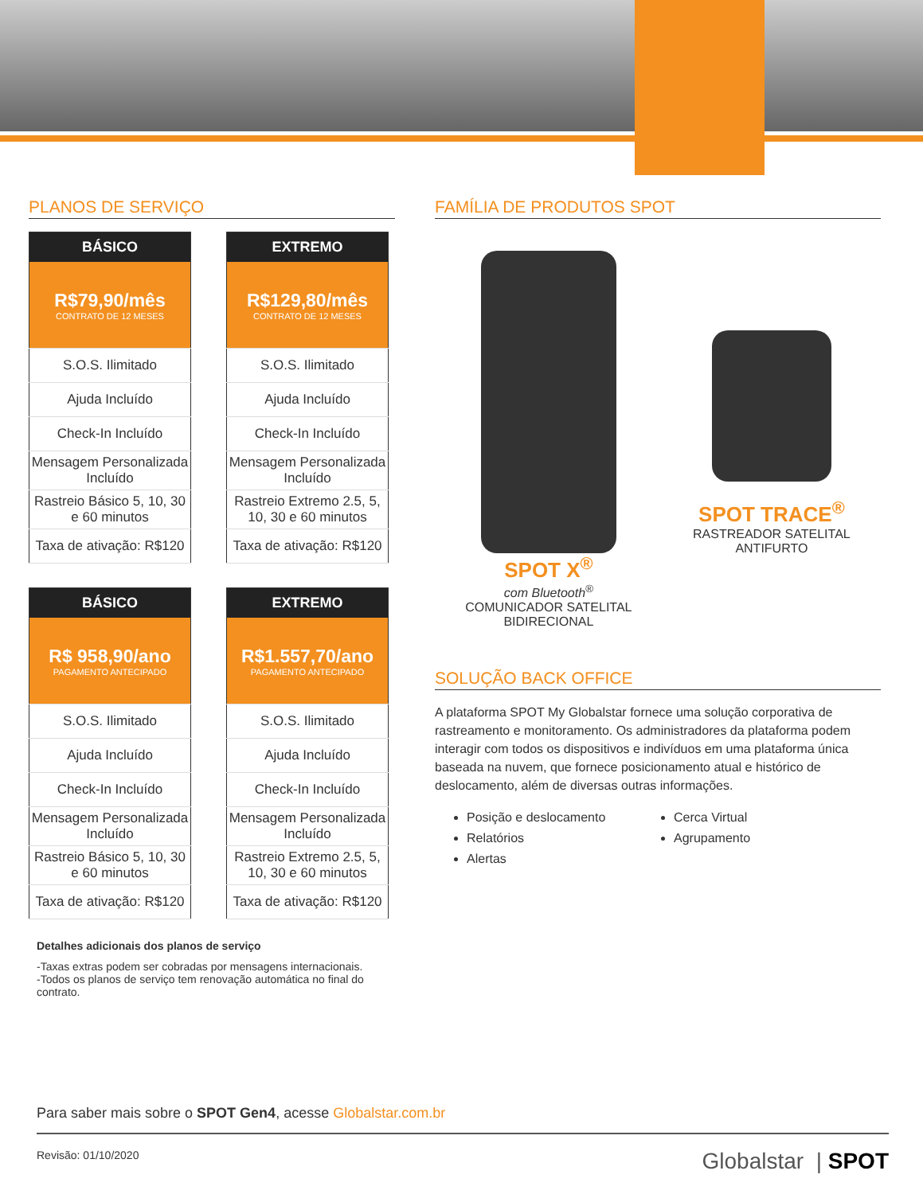PLANOS DE SERVIÇO
| BÁSICO |
| --- |
| R$79,90/mês CONTRATO DE 12 MESES |
| S.O.S. Ilimitado |
| Ajuda Incluído |
| Check-In Incluído |
| Mensagem Personalizada Incluído |
| Rastreio Básico 5, 10, 30 e 60 minutos |
| Taxa de ativação: R$120 |
| EXTREMO |
| --- |
| R$129,80/mês CONTRATO DE 12 MESES |
| S.O.S. Ilimitado |
| Ajuda Incluído |
| Check-In Incluído |
| Mensagem Personalizada Incluído |
| Rastreio Extremo 2.5, 5, 10, 30 e 60 minutos |
| Taxa de ativação: R$120 |
| BÁSICO |
| --- |
| R$ 958,90/ano PAGAMENTO ANTECIPADO |
| S.O.S. Ilimitado |
| Ajuda Incluído |
| Check-In Incluído |
| Mensagem Personalizada Incluído |
| Rastreio Básico 5, 10, 30 e 60 minutos |
| Taxa de ativação: R$120 |
| EXTREMO |
| --- |
| R$1.557,70/ano PAGAMENTO ANTECIPADO |
| S.O.S. Ilimitado |
| Ajuda Incluído |
| Check-In Incluído |
| Mensagem Personalizada Incluído |
| Rastreio Extremo 2.5, 5, 10, 30 e 60 minutos |
| Taxa de ativação: R$120 |
Detalhes adicionais dos planos de serviço
-Taxas extras podem ser cobradas por mensagens internacionais.
-Todos os planos de serviço tem renovação automática no final do contrato.
FAMÍLIA DE PRODUTOS SPOT
SPOT X<sup>®</sup>
com Bluetooth<sup>®</sup>
COMUNICADOR SATELITAL
BIDIRECIONAL
SPOT TRACE<sup>®</sup>
RASTREADOR SATELITAL
ANTIFURTO
SOLUÇÃO BACK OFFICE
A plataforma SPOT My Globalstar fornece uma solução corporativa de rastreamento e monitoramento. Os administradores da plataforma podem interagir com todos os dispositivos e indivíduos em uma plataforma única baseada na nuvem, que fornece posicionamento atual e histórico de deslocamento, além de diversas outras informações.
Posição e deslocamento
Cerca Virtual
Relatórios
Agrupamento
Alertas
Para saber mais sobre o SPOT Gen4, acesse Globalstar.com.br
Revisão: 01/10/2020 Globalstar | SPOT